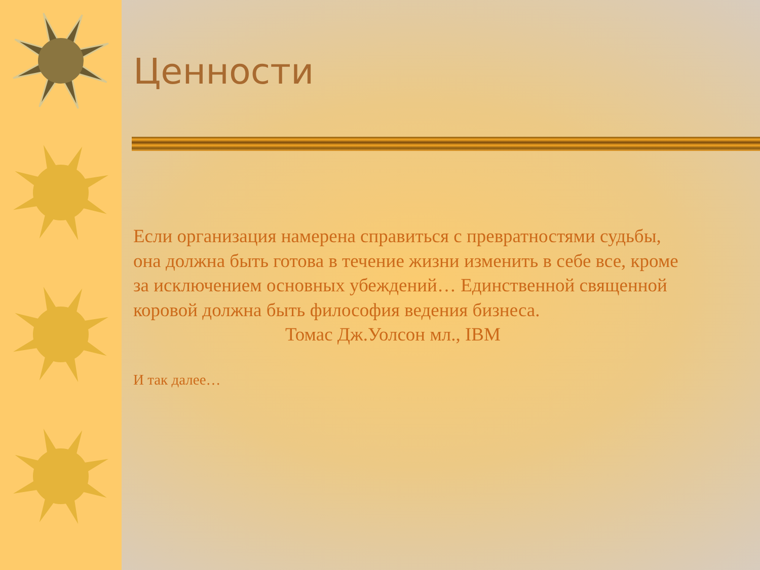Ценности
Если организация намерена справиться с превратностями судьбы, она должна быть готова в течение жизни изменить в себе все, кроме за исключением основных убеждений… Единственной священной коровой должна быть философия ведения бизнеса.
Томас Дж.Уолсон мл., IBM
И так далее…